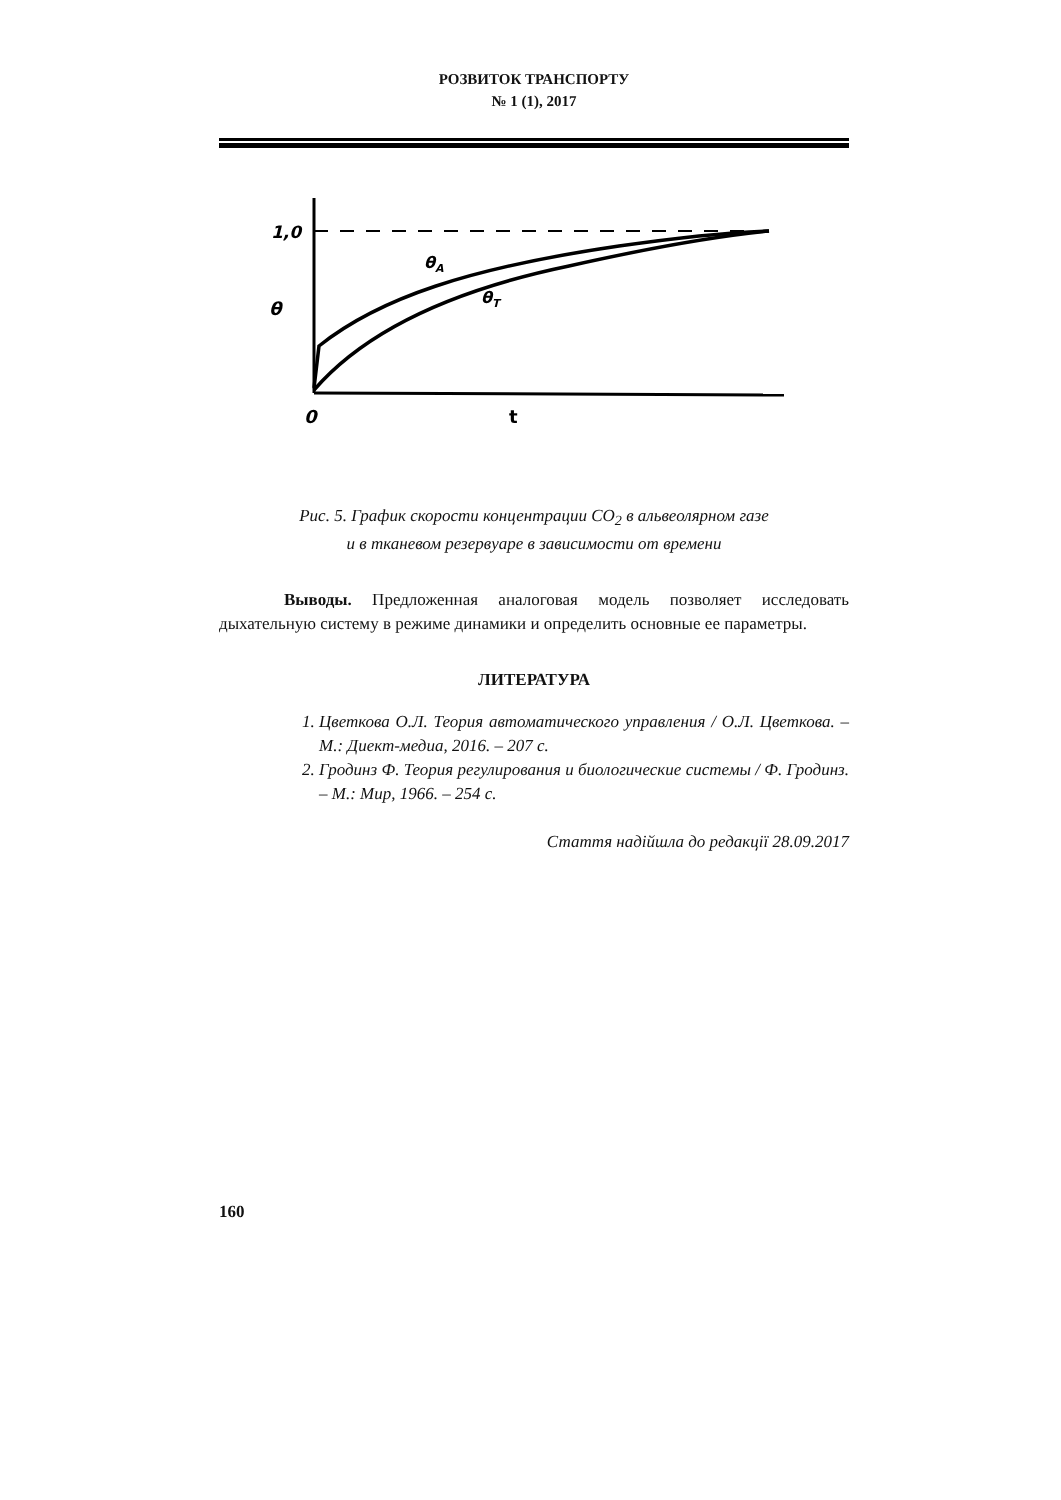РОЗВИТОК ТРАНСПОРТУ
№ 1 (1), 2017
θ
1,0
0
t
θA
θT
Рис. 5. График скорости концентрации CO<sub>2</sub> в альвеолярном газе
и в тканевом резервуаре в зависимости от времени
Выводы. Предложенная аналоговая модель позволяет исследовать дыхательную систему в режиме динамики и определить основные ее параметры.
ЛИТЕРАТУРА
1. Цветкова О.Л. Теория автоматического управления / О.Л. Цветкова. – М.: Диект-медиа, 2016. – 207 с.
2. Гродинз Ф. Теория регулирования и биологические системы / Ф. Гродинз. – М.: Мир, 1966. – 254 с.
Стаття надійшла до редакції 28.09.2017
160